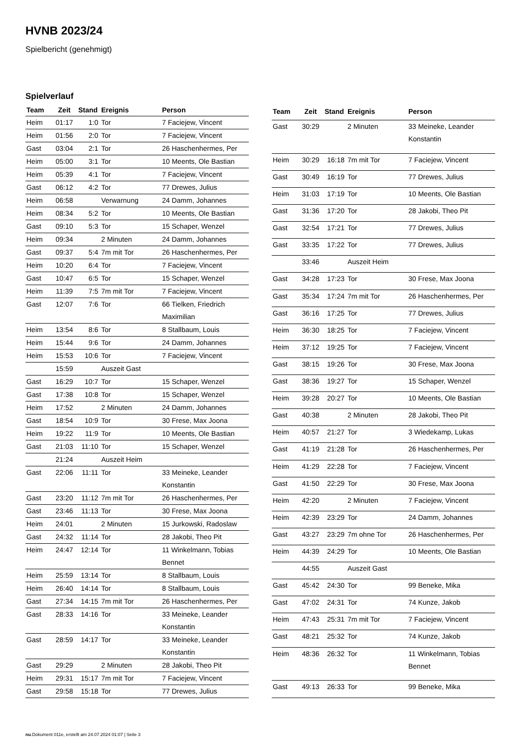HVNB 2023/24
Spielbericht (genehmigt)
Spielverlauf
| Team | Zeit | Stand | Ereignis | Person |
| --- | --- | --- | --- | --- |
| Heim | 01:17 | 1:0 | Tor | 7 Faciejew, Vincent |
| Heim | 01:56 | 2:0 | Tor | 7 Faciejew, Vincent |
| Gast | 03:04 | 2:1 | Tor | 26 Haschenhermes, Per |
| Heim | 05:00 | 3:1 | Tor | 10 Meents, Ole Bastian |
| Heim | 05:39 | 4:1 | Tor | 7 Faciejew, Vincent |
| Gast | 06:12 | 4:2 | Tor | 77 Drewes, Julius |
| Heim | 06:58 | | Verwarnung | 24 Damm, Johannes |
| Heim | 08:34 | 5:2 | Tor | 10 Meents, Ole Bastian |
| Gast | 09:10 | 5:3 | Tor | 15 Schaper, Wenzel |
| Heim | 09:34 | | 2 Minuten | 24 Damm, Johannes |
| Gast | 09:37 | 5:4 | 7m mit Tor | 26 Haschenhermes, Per |
| Heim | 10:20 | 6:4 | Tor | 7 Faciejew, Vincent |
| Gast | 10:47 | 6:5 | Tor | 15 Schaper, Wenzel |
| Heim | 11:39 | 7:5 | 7m mit Tor | 7 Faciejew, Vincent |
| Gast | 12:07 | 7:6 | Tor | 66 Tielken, Friedrich Maximilian |
| Heim | 13:54 | 8:6 | Tor | 8 Stallbaum, Louis |
| Heim | 15:44 | 9:6 | Tor | 24 Damm, Johannes |
| Heim | 15:53 | 10:6 | Tor | 7 Faciejew, Vincent |
| | 15:59 | | Auszeit Gast | |
| Gast | 16:29 | 10:7 | Tor | 15 Schaper, Wenzel |
| Gast | 17:38 | 10:8 | Tor | 15 Schaper, Wenzel |
| Heim | 17:52 | | 2 Minuten | 24 Damm, Johannes |
| Gast | 18:54 | 10:9 | Tor | 30 Frese, Max Joona |
| Heim | 19:22 | 11:9 | Tor | 10 Meents, Ole Bastian |
| Gast | 21:03 | 11:10 | Tor | 15 Schaper, Wenzel |
| | 21:24 | | Auszeit Heim | |
| Gast | 22:06 | 11:11 | Tor | 33 Meineke, Leander Konstantin |
| Gast | 23:20 | 11:12 | 7m mit Tor | 26 Haschenhermes, Per |
| Gast | 23:46 | 11:13 | Tor | 30 Frese, Max Joona |
| Heim | 24:01 | | 2 Minuten | 15 Jurkowski, Radoslaw |
| Gast | 24:32 | 11:14 | Tor | 28 Jakobi, Theo Pit |
| Heim | 24:47 | 12:14 | Tor | 11 Winkelmann, Tobias Bennet |
| Heim | 25:59 | 13:14 | Tor | 8 Stallbaum, Louis |
| Heim | 26:40 | 14:14 | Tor | 8 Stallbaum, Louis |
| Gast | 27:34 | 14:15 | 7m mit Tor | 26 Haschenhermes, Per |
| Gast | 28:33 | 14:16 | Tor | 33 Meineke, Leander Konstantin |
| Gast | 28:59 | 14:17 | Tor | 33 Meineke, Leander Konstantin |
| Gast | 29:29 | | 2 Minuten | 28 Jakobi, Theo Pit |
| Heim | 29:31 | 15:17 | 7m mit Tor | 7 Faciejew, Vincent |
| Gast | 29:58 | 15:18 | Tor | 77 Drewes, Julius |
| Team | Zeit | Stand | Ereignis | Person |
| --- | --- | --- | --- | --- |
| Gast | 30:29 | | 2 Minuten | 33 Meineke, Leander Konstantin |
| Heim | 30:29 | 16:18 | 7m mit Tor | 7 Faciejew, Vincent |
| Gast | 30:49 | 16:19 | Tor | 77 Drewes, Julius |
| Heim | 31:03 | 17:19 | Tor | 10 Meents, Ole Bastian |
| Gast | 31:36 | 17:20 | Tor | 28 Jakobi, Theo Pit |
| Gast | 32:54 | 17:21 | Tor | 77 Drewes, Julius |
| Gast | 33:35 | 17:22 | Tor | 77 Drewes, Julius |
| | 33:46 | | Auszeit Heim | |
| Gast | 34:28 | 17:23 | Tor | 30 Frese, Max Joona |
| Gast | 35:34 | 17:24 | 7m mit Tor | 26 Haschenhermes, Per |
| Gast | 36:16 | 17:25 | Tor | 77 Drewes, Julius |
| Heim | 36:30 | 18:25 | Tor | 7 Faciejew, Vincent |
| Heim | 37:12 | 19:25 | Tor | 7 Faciejew, Vincent |
| Gast | 38:15 | 19:26 | Tor | 30 Frese, Max Joona |
| Gast | 38:36 | 19:27 | Tor | 15 Schaper, Wenzel |
| Heim | 39:28 | 20:27 | Tor | 10 Meents, Ole Bastian |
| Gast | 40:38 | | 2 Minuten | 28 Jakobi, Theo Pit |
| Heim | 40:57 | 21:27 | Tor | 3 Wiedekamp, Lukas |
| Gast | 41:19 | 21:28 | Tor | 26 Haschenhermes, Per |
| Heim | 41:29 | 22:28 | Tor | 7 Faciejew, Vincent |
| Gast | 41:50 | 22:29 | Tor | 30 Frese, Max Joona |
| Heim | 42:20 | | 2 Minuten | 7 Faciejew, Vincent |
| Heim | 42:39 | 23:29 | Tor | 24 Damm, Johannes |
| Gast | 43:27 | 23:29 | 7m ohne Tor | 26 Haschenhermes, Per |
| Heim | 44:39 | 24:29 | Tor | 10 Meents, Ole Bastian |
| | 44:55 | | Auszeit Gast | |
| Gast | 45:42 | 24:30 | Tor | 99 Beneke, Mika |
| Gast | 47:02 | 24:31 | Tor | 74 Kunze, Jakob |
| Heim | 47:43 | 25:31 | 7m mit Tor | 7 Faciejew, Vincent |
| Gast | 48:21 | 25:32 | Tor | 74 Kunze, Jakob |
| Heim | 48:36 | 26:32 | Tor | 11 Winkelmann, Tobias Bennet |
| Gast | 49:13 | 26:33 | Tor | 99 Beneke, Mika |
nu.Dokument 011e, erstellt am 24.07.2024 01:07 | Seite 3